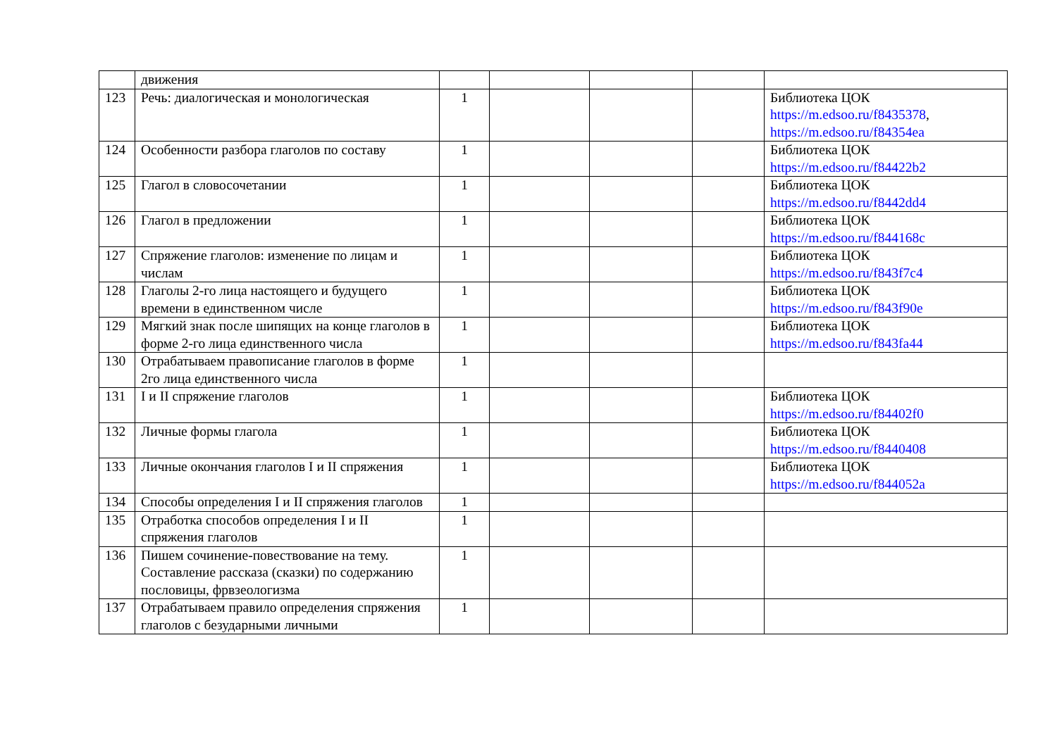| | движения | | | | | |
| 123 | Речь: диалогическая и монологическая | 1 | | | | Библиотека ЦОК https://m.edsoo.ru/f8435378 , https://m.edsoo.ru/f84354ea |
| 124 | Особенности разбора глаголов по составу | 1 | | | | Библиотека ЦОК https://m.edsoo.ru/f84422b2 |
| 125 | Глагол в словосочетании | 1 | | | | Библиотека ЦОК https://m.edsoo.ru/f8442dd4 |
| 126 | Глагол в предложении | 1 | | | | Библиотека ЦОК https://m.edsoo.ru/f844168c |
| 127 | Спряжение глаголов: изменение по лицам и числам | 1 | | | | Библиотека ЦОК https://m.edsoo.ru/f843f7c4 |
| 128 | Глаголы 2-го лица настоящего и будущего времени в единственном числе | 1 | | | | Библиотека ЦОК https://m.edsoo.ru/f843f90e |
| 129 | Мягкий знак после шипящих на конце глаголов в форме 2-го лица единственного числа | 1 | | | | Библиотека ЦОК https://m.edsoo.ru/f843fa44 |
| 130 | Отрабатываем правописание глаголов в форме 2го лица единственного числа | 1 | | | | |
| 131 | I и II спряжение глаголов | 1 | | | | Библиотека ЦОК https://m.edsoo.ru/f84402f0 |
| 132 | Личные формы глагола | 1 | | | | Библиотека ЦОК https://m.edsoo.ru/f8440408 |
| 133 | Личные окончания глаголов I и II спряжения | 1 | | | | Библиотека ЦОК https://m.edsoo.ru/f844052a |
| 134 | Способы определения I и II спряжения глаголов | 1 | | | | |
| 135 | Отработка способов определения I и II спряжения глаголов | 1 | | | | |
| 136 | Пишем сочинение-повествование на тему. Составление рассказа (сказки) по содержанию пословицы, фрвзеологизма | 1 | | | | |
| 137 | Отрабатываем правило определения спряжения глаголов с безударными личными | 1 | | | | |